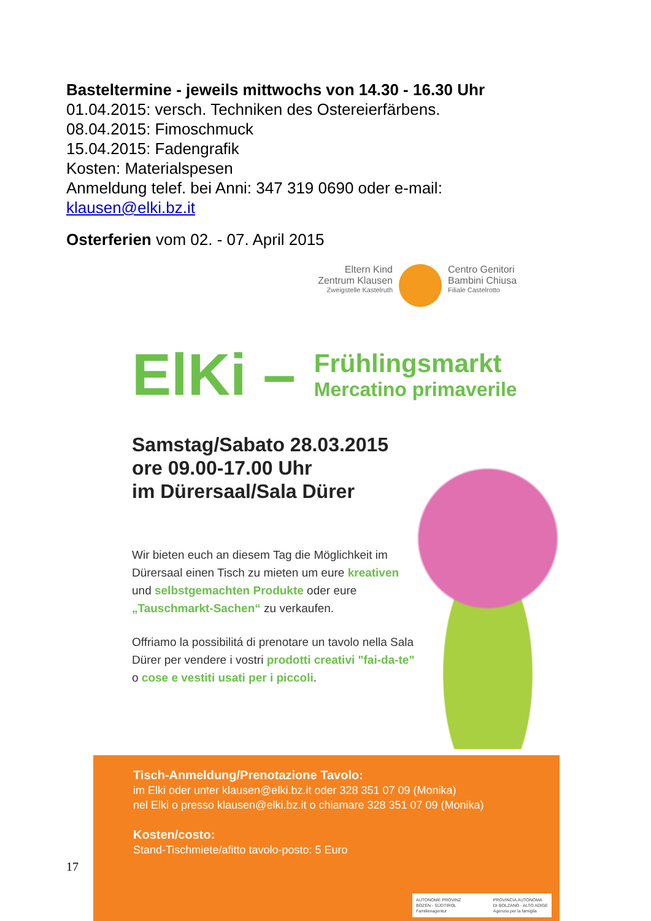Basteltermine - jeweils mittwochs von 14.30 - 16.30 Uhr
01.04.2015: versch. Techniken des Ostereierfärbens.
08.04.2015: Fimoschmuck
15.04.2015: Fadengrafik
Kosten: Materialspesen
Anmeldung telef. bei Anni: 347 319 0690 oder e-mail:
klausen@elki.bz.it
Osterferien vom 02. - 07. April 2015
Eltern Kind
Zentrum Klausen
Zweigstelle Kastelruth
Centro Genitori
Bambini Chiusa
Filiale Castelrotto
ElKi –
Frühlingsmarkt
Mercatino primaverile
Samstag/Sabato 28.03.2015
ore 09.00-17.00 Uhr
im Dürersaal/Sala Dürer
Wir bieten euch an diesem Tag die Möglichkeit im Dürersaal einen Tisch zu mieten um eure kreativen und selbstgemachten Produkte oder eure „Tauschmarkt-Sachen“ zu verkaufen.
Offriamo la possibilitá di prenotare un tavolo nella Sala Dürer per vendere i vostri prodotti creativi "fai-da-te" o cose e vestiti usati per i piccoli.
17
Tisch-Anmeldung/Prenotazione Tavolo:
im Elki oder unter klausen@elki.bz.it oder 328 351 07 09 (Monika)
nel Elki o presso klausen@elki.bz.it o chiamare 328 351 07 09 (Monika)
Kosten/costo:
Stand-Tischmiete/afitto tavolo-posto: 5 Euro
AUTONOME PROVINZ
BOZEN - SÜDTIROL
Familienagentur PROVINCIA AUTONOMA
DI BOLZANO - ALTO ADIGE
Agenzia per la famiglia